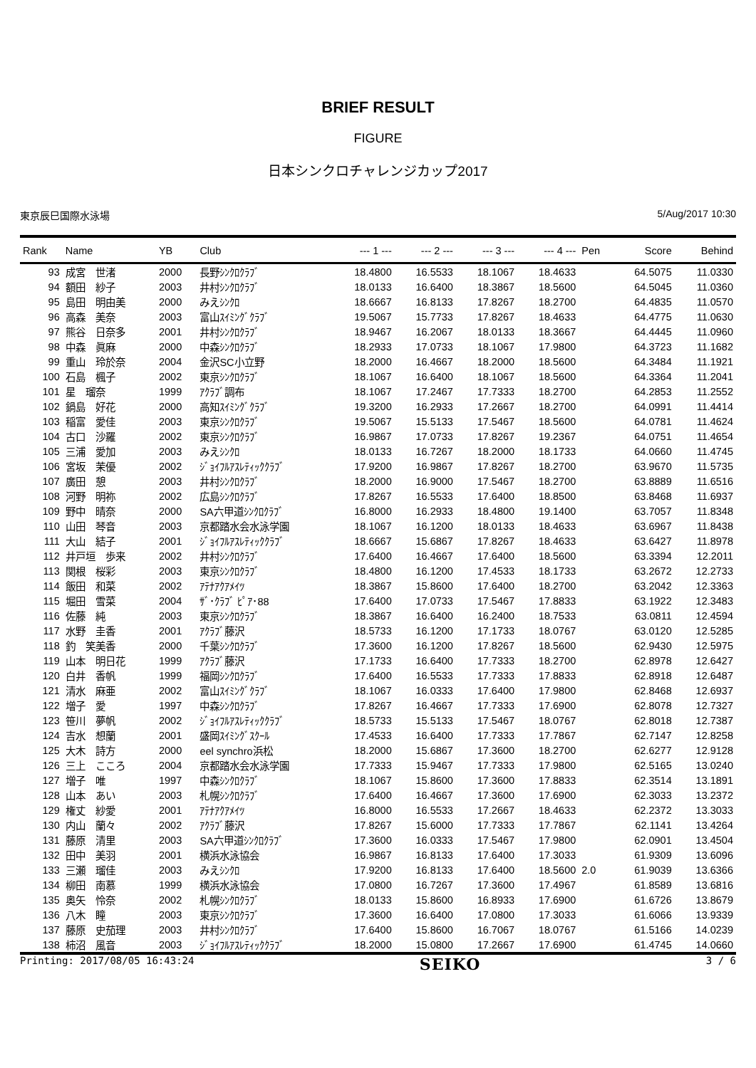BRIEF RESULT
FIGURE
日本シンクロチャレンジカップ2017
東京辰巳国際水泳場 5/Aug/2017 10:30
| Rank | Name | YB | Club | --- 1 --- | --- 2 --- | --- 3 --- | --- 4 --- | Pen | Score | Behind |
| --- | --- | --- | --- | --- | --- | --- | --- | --- | --- | --- |
| 93 | 成宮 世渚 | 2000 | 長野ｼﾝｸﾛｸﾗﾌﾞ | 18.4800 | 16.5533 | 18.1067 | 18.4633 | | 64.5075 | 11.0330 |
| 94 | 額田 紗子 | 2003 | 井村ｼﾝｸﾛｸﾗﾌﾞ | 18.0133 | 16.6400 | 18.3867 | 18.5600 | | 64.5045 | 11.0360 |
| 95 | 島田 明由美 | 2000 | みえｼﾝｸﾛ | 18.6667 | 16.8133 | 17.8267 | 18.2700 | | 64.4835 | 11.0570 |
| 96 | 高森 美奈 | 2003 | 富山ｽｲﾐﾝｸﾞｸﾗﾌﾞ | 19.5067 | 15.7733 | 17.8267 | 18.4633 | | 64.4775 | 11.0630 |
| 97 | 熊谷 日奈多 | 2001 | 井村ｼﾝｸﾛｸﾗﾌﾞ | 18.9467 | 16.2067 | 18.0133 | 18.3667 | | 64.4445 | 11.0960 |
| 98 | 中森 眞麻 | 2000 | 中森ｼﾝｸﾛｸﾗﾌﾞ | 18.2933 | 17.0733 | 18.1067 | 17.9800 | | 64.3723 | 11.1682 |
| 99 | 重山 玲於奈 | 2004 | 金沢SC小立野 | 18.2000 | 16.4667 | 18.2000 | 18.5600 | | 64.3484 | 11.1921 |
| 100 | 石島 楓子 | 2002 | 東京ｼﾝｸﾛｸﾗﾌﾞ | 18.1067 | 16.6400 | 18.1067 | 18.5600 | | 64.3364 | 11.2041 |
| 101 | 星 瑠奈 | 1999 | ｱｸﾗﾌﾞ調布 | 18.1067 | 17.2467 | 17.7333 | 18.2700 | | 64.2853 | 11.2552 |
| 102 | 鍋島 好花 | 2000 | 高知ｽｲﾐﾝｸﾞｸﾗﾌﾞ | 19.3200 | 16.2933 | 17.2667 | 18.2700 | | 64.0991 | 11.4414 |
| 103 | 稲富 愛佳 | 2003 | 東京ｼﾝｸﾛｸﾗﾌﾞ | 19.5067 | 15.5133 | 17.5467 | 18.5600 | | 64.0781 | 11.4624 |
| 104 | 古口 沙羅 | 2002 | 東京ｼﾝｸﾛｸﾗﾌﾞ | 16.9867 | 17.0733 | 17.8267 | 19.2367 | | 64.0751 | 11.4654 |
| 105 | 三浦 愛加 | 2003 | みえｼﾝｸﾛ | 18.0133 | 16.7267 | 18.2000 | 18.1733 | | 64.0660 | 11.4745 |
| 106 | 宮坂 茉優 | 2002 | ｼﾞｮｲﾌﾙｱｽﾚﾃｨｯｸｸﾗﾌﾞ | 17.9200 | 16.9867 | 17.8267 | 18.2700 | | 63.9670 | 11.5735 |
| 107 | 廣田 憩 | 2003 | 井村ｼﾝｸﾛｸﾗﾌﾞ | 18.2000 | 16.9000 | 17.5467 | 18.2700 | | 63.8889 | 11.6516 |
| 108 | 河野 明祢 | 2002 | 広島ｼﾝｸﾛｸﾗﾌﾞ | 17.8267 | 16.5533 | 17.6400 | 18.8500 | | 63.8468 | 11.6937 |
| 109 | 野中 晴奈 | 2000 | SA六甲道ｼﾝｸﾛｸﾗﾌﾞ | 16.8000 | 16.2933 | 18.4800 | 19.1400 | | 63.7057 | 11.8348 |
| 110 | 山田 琴音 | 2003 | 京都踏水会水泳学園 | 18.1067 | 16.1200 | 18.0133 | 18.4633 | | 63.6967 | 11.8438 |
| 111 | 大山 結子 | 2001 | ｼﾞｮｲﾌﾙｱｽﾚﾃｨｯｸｸﾗﾌﾞ | 18.6667 | 15.6867 | 17.8267 | 18.4633 | | 63.6427 | 11.8978 |
| 112 | 井戸垣 歩来 | 2002 | 井村ｼﾝｸﾛｸﾗﾌﾞ | 17.6400 | 16.4667 | 17.6400 | 18.5600 | | 63.3394 | 12.2011 |
| 113 | 関根 桜彩 | 2003 | 東京ｼﾝｸﾛｸﾗﾌﾞ | 18.4800 | 16.1200 | 17.4533 | 18.1733 | | 63.2672 | 12.2733 |
| 114 | 飯田 和菜 | 2002 | ｱﾃﾅｱｸｱﾒｲﾂ | 18.3867 | 15.8600 | 17.6400 | 18.2700 | | 63.2042 | 12.3363 |
| 115 | 堀田 雪菜 | 2004 | ｻﾞ･ｸﾗﾌﾞ ﾋﾟｱ･88 | 17.6400 | 17.0733 | 17.5467 | 17.8833 | | 63.1922 | 12.3483 |
| 116 | 佐藤 純 | 2003 | 東京ｼﾝｸﾛｸﾗﾌﾞ | 18.3867 | 16.6400 | 16.2400 | 18.7533 | | 63.0811 | 12.4594 |
| 117 | 水野 圭香 | 2001 | ｱｸﾗﾌﾞ藤沢 | 18.5733 | 16.1200 | 17.1733 | 18.0767 | | 63.0120 | 12.5285 |
| 118 | 釣 笑美香 | 2000 | 千葉ｼﾝｸﾛｸﾗﾌﾞ | 17.3600 | 16.1200 | 17.8267 | 18.5600 | | 62.9430 | 12.5975 |
| 119 | 山本 明日花 | 1999 | ｱｸﾗﾌﾞ藤沢 | 17.1733 | 16.6400 | 17.7333 | 18.2700 | | 62.8978 | 12.6427 |
| 120 | 白井 香帆 | 1999 | 福岡ｼﾝｸﾛｸﾗﾌﾞ | 17.6400 | 16.5533 | 17.7333 | 17.8833 | | 62.8918 | 12.6487 |
| 121 | 清水 麻亜 | 2002 | 富山ｽｲﾐﾝｸﾞｸﾗﾌﾞ | 18.1067 | 16.0333 | 17.6400 | 17.9800 | | 62.8468 | 12.6937 |
| 122 | 増子 愛 | 1997 | 中森ｼﾝｸﾛｸﾗﾌﾞ | 17.8267 | 16.4667 | 17.7333 | 17.6900 | | 62.8078 | 12.7327 |
| 123 | 笹川 夢帆 | 2002 | ｼﾞｮｲﾌﾙｱｽﾚﾃｨｯｸｸﾗﾌﾞ | 18.5733 | 15.5133 | 17.5467 | 18.0767 | | 62.8018 | 12.7387 |
| 124 | 吉水 想蘭 | 2001 | 盛岡ｽｲﾐﾝｸﾞｽｸｰﾙ | 17.4533 | 16.6400 | 17.7333 | 17.7867 | | 62.7147 | 12.8258 |
| 125 | 大木 詩方 | 2000 | eel synchro浜松 | 18.2000 | 15.6867 | 17.3600 | 18.2700 | | 62.6277 | 12.9128 |
| 126 | 三上 こころ | 2004 | 京都踏水会水泳学園 | 17.7333 | 15.9467 | 17.7333 | 17.9800 | | 62.5165 | 13.0240 |
| 127 | 増子 唯 | 1997 | 中森ｼﾝｸﾛｸﾗﾌﾞ | 18.1067 | 15.8600 | 17.3600 | 17.8833 | | 62.3514 | 13.1891 |
| 128 | 山本 あい | 2003 | 札幌ｼﾝｸﾛｸﾗﾌﾞ | 17.6400 | 16.4667 | 17.3600 | 17.6900 | | 62.3033 | 13.2372 |
| 129 | 権丈 紗愛 | 2001 | ｱﾃﾅｱｸｱﾒｲﾂ | 16.8000 | 16.5533 | 17.2667 | 18.4633 | | 62.2372 | 13.3033 |
| 130 | 内山 蘭々 | 2002 | ｱｸﾗﾌﾞ藤沢 | 17.8267 | 15.6000 | 17.7333 | 17.7867 | | 62.1141 | 13.4264 |
| 131 | 藤原 清里 | 2003 | SA六甲道ｼﾝｸﾛｸﾗﾌﾞ | 17.3600 | 16.0333 | 17.5467 | 17.9800 | | 62.0901 | 13.4504 |
| 132 | 田中 美羽 | 2001 | 横浜水泳協会 | 16.9867 | 16.8133 | 17.6400 | 17.3033 | | 61.9309 | 13.6096 |
| 133 | 三瀬 瑠佳 | 2003 | みえｼﾝｸﾛ | 17.9200 | 16.8133 | 17.6400 | 18.5600 | 2.0 | 61.9039 | 13.6366 |
| 134 | 柳田 南慕 | 1999 | 横浜水泳協会 | 17.0800 | 16.7267 | 17.3600 | 17.4967 | | 61.8589 | 13.6816 |
| 135 | 奥矢 怜奈 | 2002 | 札幌ｼﾝｸﾛｸﾗﾌﾞ | 18.0133 | 15.8600 | 16.8933 | 17.6900 | | 61.6726 | 13.8679 |
| 136 | 八木 瞳 | 2003 | 東京ｼﾝｸﾛｸﾗﾌﾞ | 17.3600 | 16.6400 | 17.0800 | 17.3033 | | 61.6066 | 13.9339 |
| 137 | 藤原 史茄理 | 2003 | 井村ｼﾝｸﾛｸﾗﾌﾞ | 17.6400 | 15.8600 | 16.7067 | 18.0767 | | 61.5166 | 14.0239 |
| 138 | 柿沼 風音 | 2003 | ｼﾞｮｲﾌﾙｱｽﾚﾃｨｯｸｸﾗﾌﾞ | 18.2000 | 15.0800 | 17.2667 | 17.6900 | | 61.4745 | 14.0660 |
Printing: 2017/08/05 16:43:24 SEIKO 3 / 6